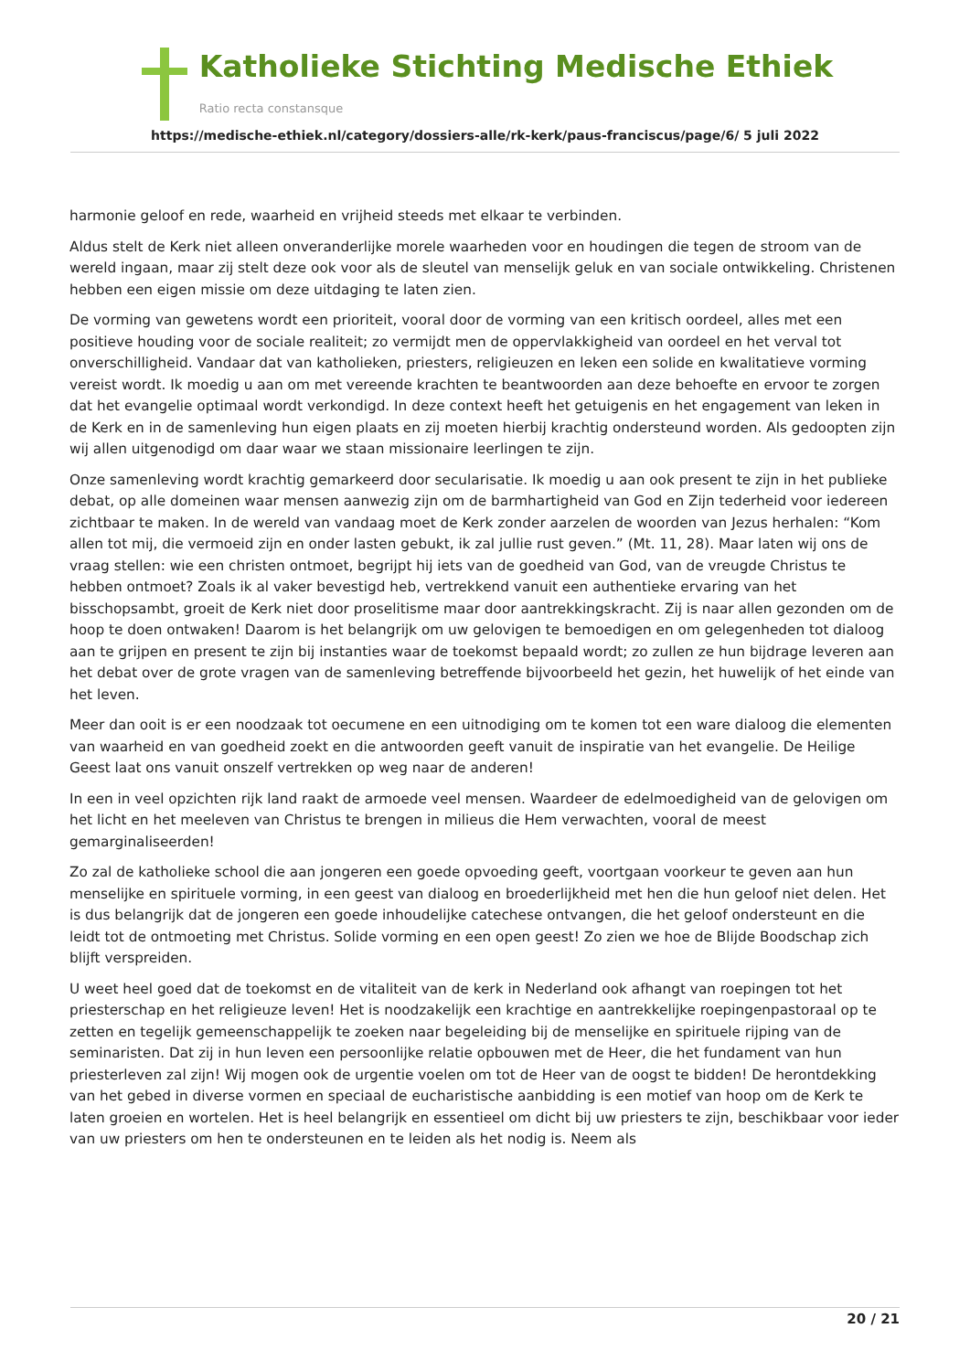Katholieke Stichting Medische Ethiek
Ratio recta constansque
https://medische-ethiek.nl/category/dossiers-alle/rk-kerk/paus-franciscus/page/6/ 5 juli 2022
harmonie geloof en rede, waarheid en vrijheid steeds met elkaar te verbinden.
Aldus stelt de Kerk niet alleen onveranderlijke morele waarheden voor en houdingen die tegen de stroom van de wereld ingaan, maar zij stelt deze ook voor als de sleutel van menselijk geluk en van sociale ontwikkeling. Christenen hebben een eigen missie om deze uitdaging te laten zien.
De vorming van gewetens wordt een prioriteit, vooral door de vorming van een kritisch oordeel, alles met een positieve houding voor de sociale realiteit; zo vermijdt men de oppervlakkigheid van oordeel en het verval tot onverschilligheid. Vandaar dat van katholieken, priesters, religieuzen en leken een solide en kwalitatieve vorming vereist wordt. Ik moedig u aan om met vereende krachten te beantwoorden aan deze behoefte en ervoor te zorgen dat het evangelie optimaal wordt verkondigd. In deze context heeft het getuigenis en het engagement van leken in de Kerk en in de samenleving hun eigen plaats en zij moeten hierbij krachtig ondersteund worden. Als gedoopten zijn wij allen uitgenodigd om daar waar we staan missionaire leerlingen te zijn.
Onze samenleving wordt krachtig gemarkeerd door secularisatie. Ik moedig u aan ook present te zijn in het publieke debat, op alle domeinen waar mensen aanwezig zijn om de barmhartigheid van God en Zijn tederheid voor iedereen zichtbaar te maken. In de wereld van vandaag moet de Kerk zonder aarzelen de woorden van Jezus herhalen: “Kom allen tot mij, die vermoeid zijn en onder lasten gebukt, ik zal jullie rust geven.” (Mt. 11, 28). Maar laten wij ons de vraag stellen: wie een christen ontmoet, begrijpt hij iets van de goedheid van God, van de vreugde Christus te hebben ontmoet? Zoals ik al vaker bevestigd heb, vertrekkend vanuit een authentieke ervaring van het bisschopsambt, groeit de Kerk niet door proselitisme maar door aantrekkingskracht. Zij is naar allen gezonden om de hoop te doen ontwaken! Daarom is het belangrijk om uw gelovigen te bemoedigen en om gelegenheden tot dialoog aan te grijpen en present te zijn bij instanties waar de toekomst bepaald wordt; zo zullen ze hun bijdrage leveren aan het debat over de grote vragen van de samenleving betreffende bijvoorbeeld het gezin, het huwelijk of het einde van het leven.
Meer dan ooit is er een noodzaak tot oecumene en een uitnodiging om te komen tot een ware dialoog die elementen van waarheid en van goedheid zoekt en die antwoorden geeft vanuit de inspiratie van het evangelie. De Heilige Geest laat ons vanuit onszelf vertrekken op weg naar de anderen!
In een in veel opzichten rijk land raakt de armoede veel mensen. Waardeer de edelmoedigheid van de gelovigen om het licht en het meeleven van Christus te brengen in milieus die Hem verwachten, vooral de meest gemarginaliseerden!
Zo zal de katholieke school die aan jongeren een goede opvoeding geeft, voortgaan voorkeur te geven aan hun menselijke en spirituele vorming, in een geest van dialoog en broederlijkheid met hen die hun geloof niet delen. Het is dus belangrijk dat de jongeren een goede inhoudelijke catechese ontvangen, die het geloof ondersteunt en die leidt tot de ontmoeting met Christus. Solide vorming en een open geest! Zo zien we hoe de Blijde Boodschap zich blijft verspreiden.
U weet heel goed dat de toekomst en de vitaliteit van de kerk in Nederland ook afhangt van roepingen tot het priesterschap en het religieuze leven! Het is noodzakelijk een krachtige en aantrekkelijke roepingenpastoraal op te zetten en tegelijk gemeenschappelijk te zoeken naar begeleiding bij de menselijke en spirituele rijping van de seminaristen. Dat zij in hun leven een persoonlijke relatie opbouwen met de Heer, die het fundament van hun priesterleven zal zijn! Wij mogen ook de urgentie voelen om tot de Heer van de oogst te bidden! De herontdekking van het gebed in diverse vormen en speciaal de eucharistische aanbidding is een motief van hoop om de Kerk te laten groeien en wortelen. Het is heel belangrijk en essentieel om dicht bij uw priesters te zijn, beschikbaar voor ieder van uw priesters om hen te ondersteunen en te leiden als het nodig is. Neem als
20 / 21